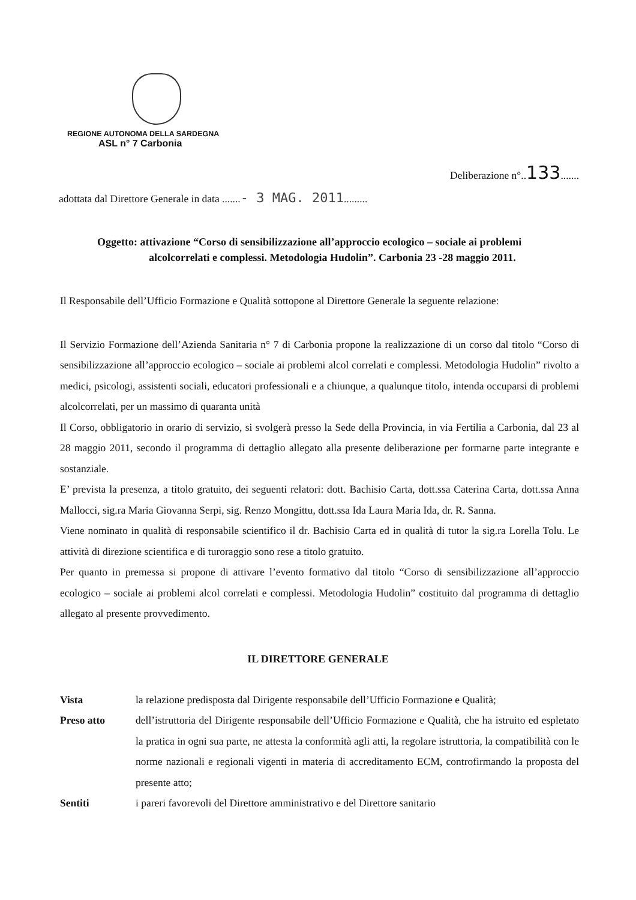REGIONE AUTONOMA DELLA SARDEGNA
ASL n° 7 Carbonia
Deliberazione n°..133.......
adottata dal Direttore Generale in data .......- 3 MAG. 2011.........
Oggetto: attivazione “Corso di sensibilizzazione all’approccio ecologico – sociale ai problemi
alcolcorrelati e complessi. Metodologia Hudolin”. Carbonia 23 -28 maggio 2011.
Il Responsabile dell’Ufficio Formazione e Qualità sottopone al Direttore Generale la seguente relazione:
Il Servizio Formazione dell’Azienda Sanitaria n° 7 di Carbonia propone la realizzazione di un corso dal titolo “Corso di sensibilizzazione all’approccio ecologico – sociale ai problemi alcol correlati e complessi. Metodologia Hudolin” rivolto a medici, psicologi, assistenti sociali, educatori professionali e a chiunque, a qualunque titolo, intenda occuparsi di problemi alcolcorrelati, per un massimo di quaranta unità
Il Corso, obbligatorio in orario di servizio, si svolgerà presso la Sede della Provincia, in via Fertilia a Carbonia, dal 23 al 28 maggio 2011, secondo il programma di dettaglio allegato alla presente deliberazione per formarne parte integrante e sostanziale.
E’ prevista la presenza, a titolo gratuito, dei seguenti relatori: dott. Bachisio Carta, dott.ssa Caterina Carta, dott.ssa Anna Mallocci, sig.ra Maria Giovanna Serpi, sig. Renzo Mongittu, dott.ssa Ida Laura Maria Ida, dr. R. Sanna.
Viene nominato in qualità di responsabile scientifico il dr. Bachisio Carta ed in qualità di tutor la sig.ra Lorella Tolu. Le attività di direzione scientifica e di turoraggio sono rese a titolo gratuito.
Per quanto in premessa si propone di attivare l’evento formativo dal titolo “Corso di sensibilizzazione all’approccio ecologico – sociale ai problemi alcol correlati e complessi. Metodologia Hudolin” costituito dal programma di dettaglio allegato al presente provvedimento.
IL DIRETTORE GENERALE
Vista la relazione predisposta dal Dirigente responsabile dell’Ufficio Formazione e Qualità;
Preso atto dell’istruttoria del Dirigente responsabile dell’Ufficio Formazione e Qualità, che ha istruito ed espletato la pratica in ogni sua parte, ne attesta la conformità agli atti, la regolare istruttoria, la compatibilità con le norme nazionali e regionali vigenti in materia di accreditamento ECM, controfirmando la proposta del presente atto;
Sentiti i pareri favorevoli del Direttore amministrativo e del Direttore sanitario